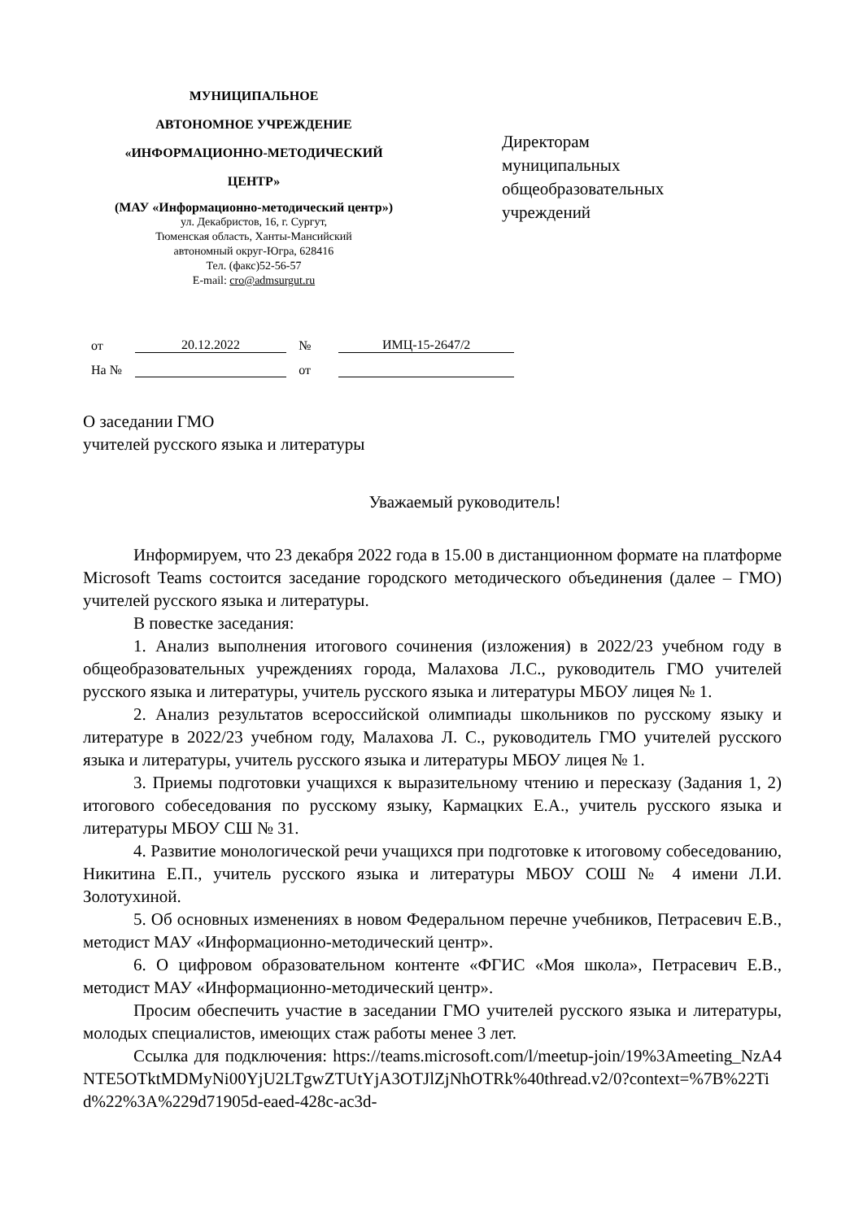МУНИЦИПАЛЬНОЕ
АВТОНОМНОЕ УЧРЕЖДЕНИЕ
«ИНФОРМАЦИОННО-МЕТОДИЧЕСКИЙ
ЦЕНТР»
(МАУ «Информационно-методический центр»)
ул. Декабристов, 16, г. Сургут,
Тюменская область, Ханты-Мансийский
автономный округ-Югра, 628416
Тел. (факс)52-56-57
E-mail: cro@admsurgut.ru
Директорам
муниципальных
общеобразовательных
учреждений
от 20.12.2022 № ИМЦ-15-2647/2
На № от
О заседании ГМО
учителей русского языка и литературы
Уважаемый руководитель!
Информируем, что 23 декабря 2022 года в 15.00 в дистанционном формате на платформе Microsoft Teams состоится заседание городского методического объединения (далее – ГМО) учителей русского языка и литературы.
В повестке заседания:
1. Анализ выполнения итогового сочинения (изложения) в 2022/23 учебном году в общеобразовательных учреждениях города, Малахова Л.С., руководитель ГМО учителей русского языка и литературы, учитель русского языка и литературы МБОУ лицея № 1.
2. Анализ результатов всероссийской олимпиады школьников по русскому языку и литературе в 2022/23 учебном году, Малахова Л. С., руководитель ГМО учителей русского языка и литературы, учитель русского языка и литературы МБОУ лицея № 1.
3. Приемы подготовки учащихся к выразительному чтению и пересказу (Задания 1, 2) итогового собеседования по русскому языку, Кармацких Е.А., учитель русского языка и литературы МБОУ СШ № 31.
4. Развитие монологической речи учащихся при подготовке к итоговому собеседованию, Никитина Е.П., учитель русского языка и литературы МБОУ СОШ № 4 имени Л.И. Золотухиной.
5. Об основных изменениях в новом Федеральном перечне учебников, Петрасевич Е.В., методист МАУ «Информационно-методический центр».
6. О цифровом образовательном контенте «ФГИС «Моя школа», Петрасевич Е.В., методист МАУ «Информационно-методический центр».
Просим обеспечить участие в заседании ГМО учителей русского языка и литературы, молодых специалистов, имеющих стаж работы менее 3 лет.
Ссылка для подключения: https://teams.microsoft.com/l/meetup-join/19%3Ameeting_NzA4NTE5OTktMDMyNi00YjU2LTgwZTUtYjA3OTJlZjNhOTRk%40thread.v2/0?context=%7B%22Tid%22%3A%229d71905d-eaed-428c-ac3d-